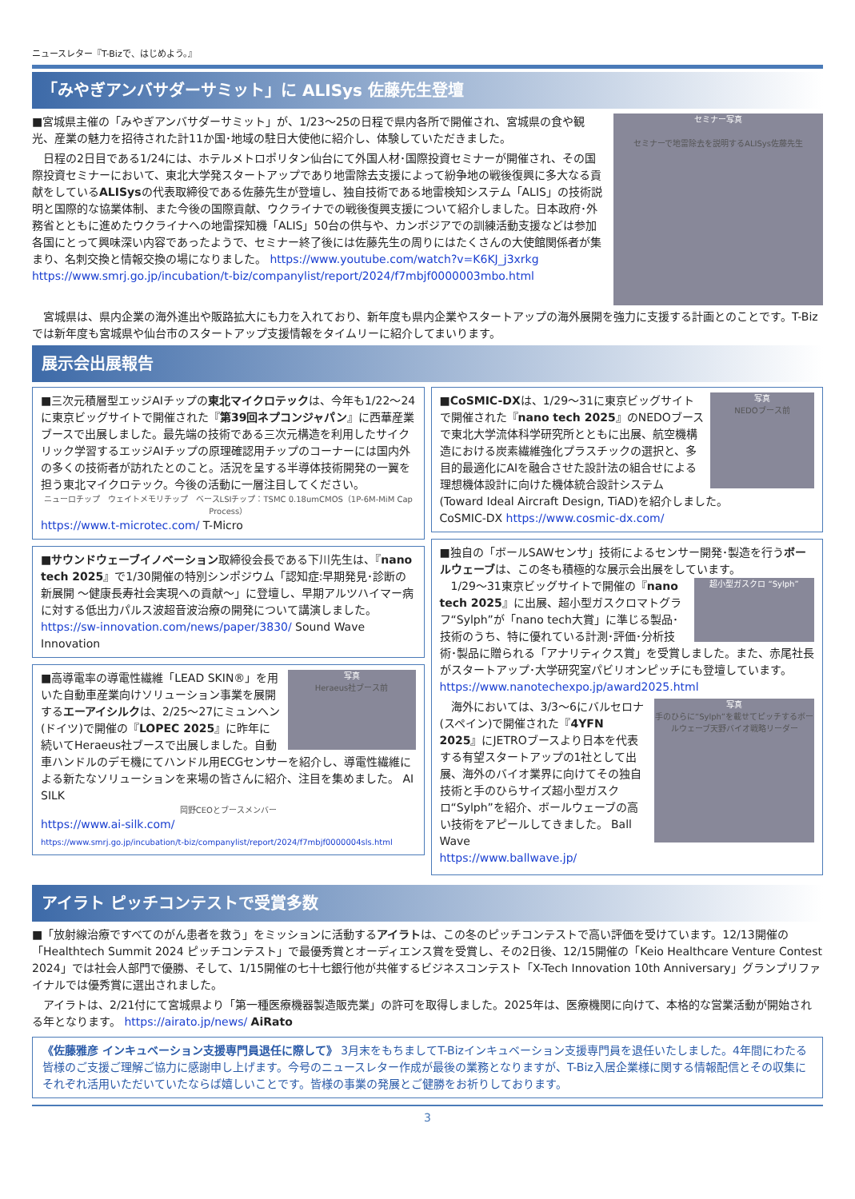ニュースレター『T-Bizで、はじめよう。』
「みやぎアンバサダーサミット」に ALISys 佐藤先生登壇
セミナー写真
セミナーで地雷除去を説明するALISys佐藤先生
■宮城県主催の「みやぎアンバサダーサミット」が、1/23～25の日程で県内各所で開催され、宮城県の食や観光、産業の魅力を招待された計11か国･地域の駐日大使他に紹介し、体験していただきました。
　日程の2日目である1/24には、ホテルメトロポリタン仙台にて外国人材･国際投資セミナーが開催され、その国際投資セミナーにおいて、東北大学発スタートアップであり地雷除去支援によって紛争地の戦後復興に多大なる貢献をしているALISysの代表取締役である佐藤先生が登壇し、独自技術である地雷検知システム「ALIS」の技術説明と国際的な協業体制、また今後の国際貢献、ウクライナでの戦後復興支援について紹介しました。日本政府･外務省とともに進めたウクライナへの地雷探知機「ALIS」50台の供与や、カンボジアでの訓練活動支援などは参加各国にとって興味深い内容であったようで、セミナー終了後には佐藤先生の周りにはたくさんの大使館関係者が集まり、名刺交換と情報交換の場になりました。 https://www.youtube.com/watch?v=K6KJ_j3xrkg https://www.smrj.go.jp/incubation/t-biz/companylist/report/2024/f7mbjf0000003mbo.html
　宮城県は、県内企業の海外進出や販路拡大にも力を入れており、新年度も県内企業やスタートアップの海外展開を強力に支援する計画とのことです。T-Bizでは新年度も宮城県や仙台市のスタートアップ支援情報をタイムリーに紹介してまいります。
展示会出展報告
■三次元積層型エッジAIチップの東北マイクロテックは、今年も1/22～24に東京ビッグサイトで開催された『第39回ネプコンジャパン』に西華産業ブースで出展しました。最先端の技術である三次元構造を利用したサイクリック学習するエッジAIチップの原理確認用チップのコーナーには国内外の多くの技術者が訪れたとのこと。活況を呈する半導体技術開発の一翼を担う東北マイクロテック。今後の活動に一層注目してください。
ニューロチップ　ウェイトメモリチップ　ベースLSIチップ：TSMC 0.18umCMOS（1P-6M-MiM Cap Process）
https://www.t-microtec.com/ T-Micro
■サウンドウェーブイノベーション取締役会長である下川先生は、『nano tech 2025』で1/30開催の特別シンポジウム「認知症:早期発見･診断の新展開 ～健康長寿社会実現への貢献～」に登壇し、早期アルツハイマー病に対する低出力パルス波超音波治療の開発について講演しました。
https://sw-innovation.com/news/paper/3830/ Sound Wave Innovation
写真
Heraeus社ブース前
■高導電率の導電性繊維「LEAD SKIN®」を用いた自動車産業向けソリューション事業を展開するエーアイシルクは、2/25～27にミュンヘン(ドイツ)で開催の『LOPEC 2025』に昨年に続いてHeraeus社ブースで出展しました。自動車ハンドルのデモ機にてハンドル用ECGセンサーを紹介し、導電性繊維による新たなソリューションを来場の皆さんに紹介、注目を集めました。 AI SILK
岡野CEOとブースメンバー
https://www.ai-silk.com/
https://www.smrj.go.jp/incubation/t-biz/companylist/report/2024/f7mbjf0000004sls.html
写真
NEDOブース前
■CoSMIC-DXは、1/29～31に東京ビッグサイトで開催された『nano tech 2025』のNEDOブースで東北大学流体科学研究所とともに出展、航空機構造における炭素繊維強化プラスチックの選択と、多目的最適化にAIを融合させた設計法の組合せによる理想機体設計に向けた機体統合設計システム(Toward Ideal Aircraft Design, TiAD)を紹介しました。
CoSMIC-DX https://www.cosmic-dx.com/
■独自の「ボールSAWセンサ」技術によるセンサー開発･製造を行うボールウェーブは、この冬も積極的な展示会出展をしています。
超小型ガスクロ “Sylph”　1/29～31東京ビッグサイトで開催の『nano tech 2025』に出展、超小型ガスクロマトグラフ“Sylph”が「nano tech大賞」に準じる製品･技術のうち、特に優れている計測･評価･分析技術･製品に贈られる「アナリティクス賞」を受賞しました。また、赤尾社長がスタートアップ･大学研究室パビリオンピッチにも登壇しています。
https://www.nanotechexpo.jp/award2025.html
写真
手のひらに“Sylph”を載せてピッチするボールウェーブ天野バイオ戦略リーダー　海外においては、3/3～6にバルセロナ(スペイン)で開催された『4YFN 2025』にJETROブースより日本を代表する有望スタートアップの1社として出展、海外のバイオ業界に向けてその独自技術と手のひらサイズ超小型ガスクロ“Sylph”を紹介、ボールウェーブの高い技術をアピールしてきました。 Ball Wave
https://www.ballwave.jp/
アイラト ピッチコンテストで受賞多数
■「放射線治療ですべてのがん患者を救う」をミッションに活動するアイラトは、この冬のピッチコンテストで高い評価を受けています。12/13開催の「Healthtech Summit 2024 ピッチコンテスト」で最優秀賞とオーディエンス賞を受賞し、その2日後、12/15開催の「Keio Healthcare Venture Contest 2024」では社会人部門で優勝、そして、1/15開催の七十七銀行他が共催するビジネスコンテスト「X-Tech Innovation 10th Anniversary」グランプリファイナルでは優秀賞に選出されました。
　アイラトは、2/21付にて宮城県より「第一種医療機器製造販売業」の許可を取得しました。2025年は、医療機関に向けて、本格的な営業活動が開始される年となります。 https://airato.jp/news/ AiRato
《佐藤雅彦 インキュベーション支援専門員退任に際して》 3月末をもちましてT-Bizインキュベーション支援専門員を退任いたしました。4年間にわたる皆様のご支援ご理解ご協力に感謝申し上げます。今号のニュースレター作成が最後の業務となりますが、T-Biz入居企業様に関する情報配信とその収集にそれぞれ活用いただいていたならば嬉しいことです。皆様の事業の発展とご健勝をお祈りしております。
3